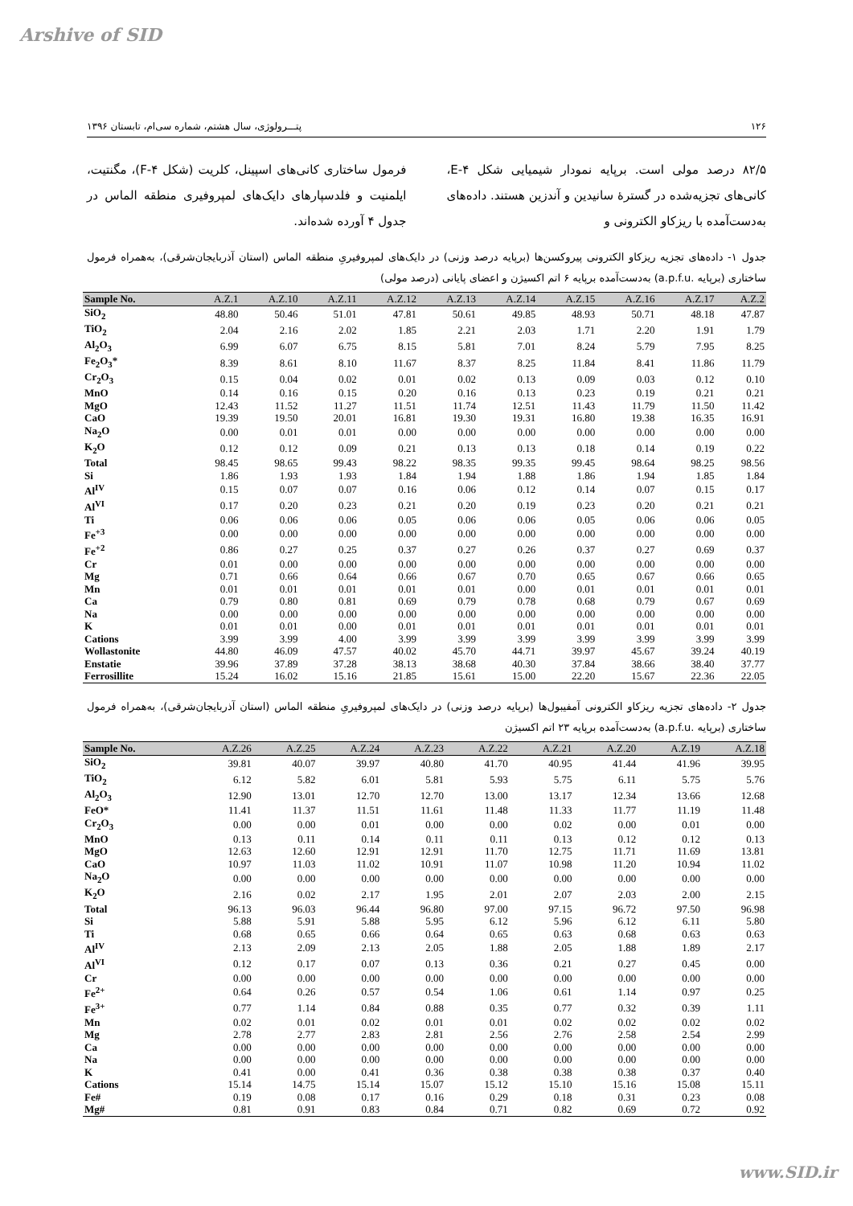Arshive of SID
۱۲۶ پتـــرولوژی، سال هشتم، شماره سی‌ام، تابستان ۱۳۹۶
۸۲/۵ درصد مولی است. برپایه نمودار شیمیایی شکل ۴-E، کانی‌های تجزیه‌شده در گسترۀ سانیدین و آندزین هستند. داده‌های به‌دست‌آمده با ریزکاو الکترونی و
فرمول ساختاری کانی‌های اسپینل، کلریت (شکل ۴-F)، مگنتیت، ایلمنیت و فلدسپارهای دایک‌های لمپروفیری منطقه الماس در جدول ۴ آورده شده‌اند.
جدول ۱- داده‌های تجزیه ریزکاو الکترونی پیروکسن‌ها (برپایه درصد وزنی) در دایک‌های لمپروفیریِ منطقه الماس (استان آذربایجان‌شرقی)، به‌همراه فرمول ساختاری (برپایه .a.p.f.u) به‌دست‌آمده برپایه ۶ اتم اکسیژن و اعضای پایانی (درصد مولی)
| Sample No. | A.Z.1 | A.Z.10 | A.Z.11 | A.Z.12 | A.Z.13 | A.Z.14 | A.Z.15 | A.Z.16 | A.Z.17 | A.Z.2 |
| --- | --- | --- | --- | --- | --- | --- | --- | --- | --- | --- |
| SiO<sub>2</sub> | 48.80 | 50.46 | 51.01 | 47.81 | 50.61 | 49.85 | 48.93 | 50.71 | 48.18 | 47.87 |
| TiO<sub>2</sub> | 2.04 | 2.16 | 2.02 | 1.85 | 2.21 | 2.03 | 1.71 | 2.20 | 1.91 | 1.79 |
| Al<sub>2</sub>O<sub>3</sub> | 6.99 | 6.07 | 6.75 | 8.15 | 5.81 | 7.01 | 8.24 | 5.79 | 7.95 | 8.25 |
| Fe<sub>2</sub>O<sub>3</sub>* | 8.39 | 8.61 | 8.10 | 11.67 | 8.37 | 8.25 | 11.84 | 8.41 | 11.86 | 11.79 |
| Cr<sub>2</sub>O<sub>3</sub> | 0.15 | 0.04 | 0.02 | 0.01 | 0.02 | 0.13 | 0.09 | 0.03 | 0.12 | 0.10 |
| MnO | 0.14 | 0.16 | 0.15 | 0.20 | 0.16 | 0.13 | 0.23 | 0.19 | 0.21 | 0.21 |
| MgO | 12.43 | 11.52 | 11.27 | 11.51 | 11.74 | 12.51 | 11.43 | 11.79 | 11.50 | 11.42 |
| CaO | 19.39 | 19.50 | 20.01 | 16.81 | 19.30 | 19.31 | 16.80 | 19.38 | 16.35 | 16.91 |
| Na<sub>2</sub>O | 0.00 | 0.01 | 0.01 | 0.00 | 0.00 | 0.00 | 0.00 | 0.00 | 0.00 | 0.00 |
| K<sub>2</sub>O | 0.12 | 0.12 | 0.09 | 0.21 | 0.13 | 0.13 | 0.18 | 0.14 | 0.19 | 0.22 |
| Total | 98.45 | 98.65 | 99.43 | 98.22 | 98.35 | 99.35 | 99.45 | 98.64 | 98.25 | 98.56 |
| Si | 1.86 | 1.93 | 1.93 | 1.84 | 1.94 | 1.88 | 1.86 | 1.94 | 1.85 | 1.84 |
| Al<sup>IV</sup> | 0.15 | 0.07 | 0.07 | 0.16 | 0.06 | 0.12 | 0.14 | 0.07 | 0.15 | 0.17 |
| Al<sup>VI</sup> | 0.17 | 0.20 | 0.23 | 0.21 | 0.20 | 0.19 | 0.23 | 0.20 | 0.21 | 0.21 |
| Ti | 0.06 | 0.06 | 0.06 | 0.05 | 0.06 | 0.06 | 0.05 | 0.06 | 0.06 | 0.05 |
| Fe<sup>+3</sup> | 0.00 | 0.00 | 0.00 | 0.00 | 0.00 | 0.00 | 0.00 | 0.00 | 0.00 | 0.00 |
| Fe<sup>+2</sup> | 0.86 | 0.27 | 0.25 | 0.37 | 0.27 | 0.26 | 0.37 | 0.27 | 0.69 | 0.37 |
| Cr | 0.01 | 0.00 | 0.00 | 0.00 | 0.00 | 0.00 | 0.00 | 0.00 | 0.00 | 0.00 |
| Mg | 0.71 | 0.66 | 0.64 | 0.66 | 0.67 | 0.70 | 0.65 | 0.67 | 0.66 | 0.65 |
| Mn | 0.01 | 0.01 | 0.01 | 0.01 | 0.01 | 0.00 | 0.01 | 0.01 | 0.01 | 0.01 |
| Ca | 0.79 | 0.80 | 0.81 | 0.69 | 0.79 | 0.78 | 0.68 | 0.79 | 0.67 | 0.69 |
| Na | 0.00 | 0.00 | 0.00 | 0.00 | 0.00 | 0.00 | 0.00 | 0.00 | 0.00 | 0.00 |
| K | 0.01 | 0.01 | 0.00 | 0.01 | 0.01 | 0.01 | 0.01 | 0.01 | 0.01 | 0.01 |
| Cations | 3.99 | 3.99 | 4.00 | 3.99 | 3.99 | 3.99 | 3.99 | 3.99 | 3.99 | 3.99 |
| Wollastonite | 44.80 | 46.09 | 47.57 | 40.02 | 45.70 | 44.71 | 39.97 | 45.67 | 39.24 | 40.19 |
| Enstatie | 39.96 | 37.89 | 37.28 | 38.13 | 38.68 | 40.30 | 37.84 | 38.66 | 38.40 | 37.77 |
| Ferrosillite | 15.24 | 16.02 | 15.16 | 21.85 | 15.61 | 15.00 | 22.20 | 15.67 | 22.36 | 22.05 |
جدول ۲- داده‌های تجزیه ریزکاو الکترونی آمفیبول‌ها (برپایه درصد وزنی) در دایک‌های لمپروفیریِ منطقه الماس (استان آذربایجان‌شرقی)، به‌همراه فرمول ساختاری (برپایه .a.p.f.u) به‌دست‌آمده برپایه ۲۳ اتم اکسیژن
| Sample No. | A.Z.26 | A.Z.25 | A.Z.24 | A.Z.23 | A.Z.22 | A.Z.21 | A.Z.20 | A.Z.19 | A.Z.18 |
| --- | --- | --- | --- | --- | --- | --- | --- | --- | --- |
| SiO<sub>2</sub> | 39.81 | 40.07 | 39.97 | 40.80 | 41.70 | 40.95 | 41.44 | 41.96 | 39.95 |
| TiO<sub>2</sub> | 6.12 | 5.82 | 6.01 | 5.81 | 5.93 | 5.75 | 6.11 | 5.75 | 5.76 |
| Al<sub>2</sub>O<sub>3</sub> | 12.90 | 13.01 | 12.70 | 12.70 | 13.00 | 13.17 | 12.34 | 13.66 | 12.68 |
| FeO* | 11.41 | 11.37 | 11.51 | 11.61 | 11.48 | 11.33 | 11.77 | 11.19 | 11.48 |
| Cr<sub>2</sub>O<sub>3</sub> | 0.00 | 0.00 | 0.01 | 0.00 | 0.00 | 0.02 | 0.00 | 0.01 | 0.00 |
| MnO | 0.13 | 0.11 | 0.14 | 0.11 | 0.11 | 0.13 | 0.12 | 0.12 | 0.13 |
| MgO | 12.63 | 12.60 | 12.91 | 12.91 | 11.70 | 12.75 | 11.71 | 11.69 | 13.81 |
| CaO | 10.97 | 11.03 | 11.02 | 10.91 | 11.07 | 10.98 | 11.20 | 10.94 | 11.02 |
| Na<sub>2</sub>O | 0.00 | 0.00 | 0.00 | 0.00 | 0.00 | 0.00 | 0.00 | 0.00 | 0.00 |
| K<sub>2</sub>O | 2.16 | 0.02 | 2.17 | 1.95 | 2.01 | 2.07 | 2.03 | 2.00 | 2.15 |
| Total | 96.13 | 96.03 | 96.44 | 96.80 | 97.00 | 97.15 | 96.72 | 97.50 | 96.98 |
| Si | 5.88 | 5.91 | 5.88 | 5.95 | 6.12 | 5.96 | 6.12 | 6.11 | 5.80 |
| Ti | 0.68 | 0.65 | 0.66 | 0.64 | 0.65 | 0.63 | 0.68 | 0.63 | 0.63 |
| Al<sup>IV</sup> | 2.13 | 2.09 | 2.13 | 2.05 | 1.88 | 2.05 | 1.88 | 1.89 | 2.17 |
| Al<sup>VI</sup> | 0.12 | 0.17 | 0.07 | 0.13 | 0.36 | 0.21 | 0.27 | 0.45 | 0.00 |
| Cr | 0.00 | 0.00 | 0.00 | 0.00 | 0.00 | 0.00 | 0.00 | 0.00 | 0.00 |
| Fe<sup>2+</sup> | 0.64 | 0.26 | 0.57 | 0.54 | 1.06 | 0.61 | 1.14 | 0.97 | 0.25 |
| Fe<sup>3+</sup> | 0.77 | 1.14 | 0.84 | 0.88 | 0.35 | 0.77 | 0.32 | 0.39 | 1.11 |
| Mn | 0.02 | 0.01 | 0.02 | 0.01 | 0.01 | 0.02 | 0.02 | 0.02 | 0.02 |
| Mg | 2.78 | 2.77 | 2.83 | 2.81 | 2.56 | 2.76 | 2.58 | 2.54 | 2.99 |
| Ca | 0.00 | 0.00 | 0.00 | 0.00 | 0.00 | 0.00 | 0.00 | 0.00 | 0.00 |
| Na | 0.00 | 0.00 | 0.00 | 0.00 | 0.00 | 0.00 | 0.00 | 0.00 | 0.00 |
| K | 0.41 | 0.00 | 0.41 | 0.36 | 0.38 | 0.38 | 0.38 | 0.37 | 0.40 |
| Cations | 15.14 | 14.75 | 15.14 | 15.07 | 15.12 | 15.10 | 15.16 | 15.08 | 15.11 |
| Fe# | 0.19 | 0.08 | 0.17 | 0.16 | 0.29 | 0.18 | 0.31 | 0.23 | 0.08 |
| Mg# | 0.81 | 0.91 | 0.83 | 0.84 | 0.71 | 0.82 | 0.69 | 0.72 | 0.92 |
www.SID.ir